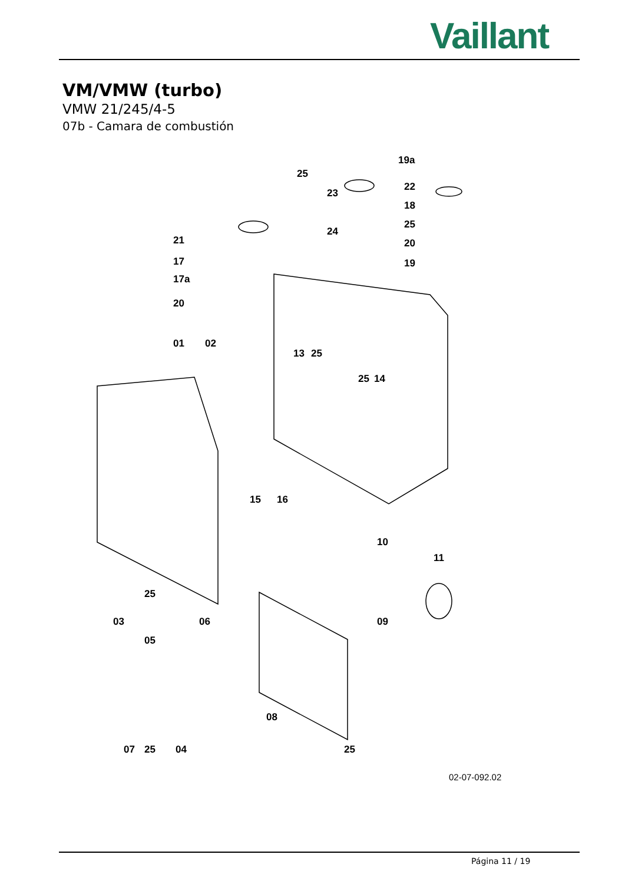Vaillant
VM/VMW (turbo)
VMW 21/245/4-5
07b - Camara de combustión
19a
25
22
23
18
25
24
21 20
17 19
17a
20
01 02
13 25
25 14
15 16
10
11
25
03 06 09
05
08
07 25 04 25
02-07-092.02
Página 11 / 19